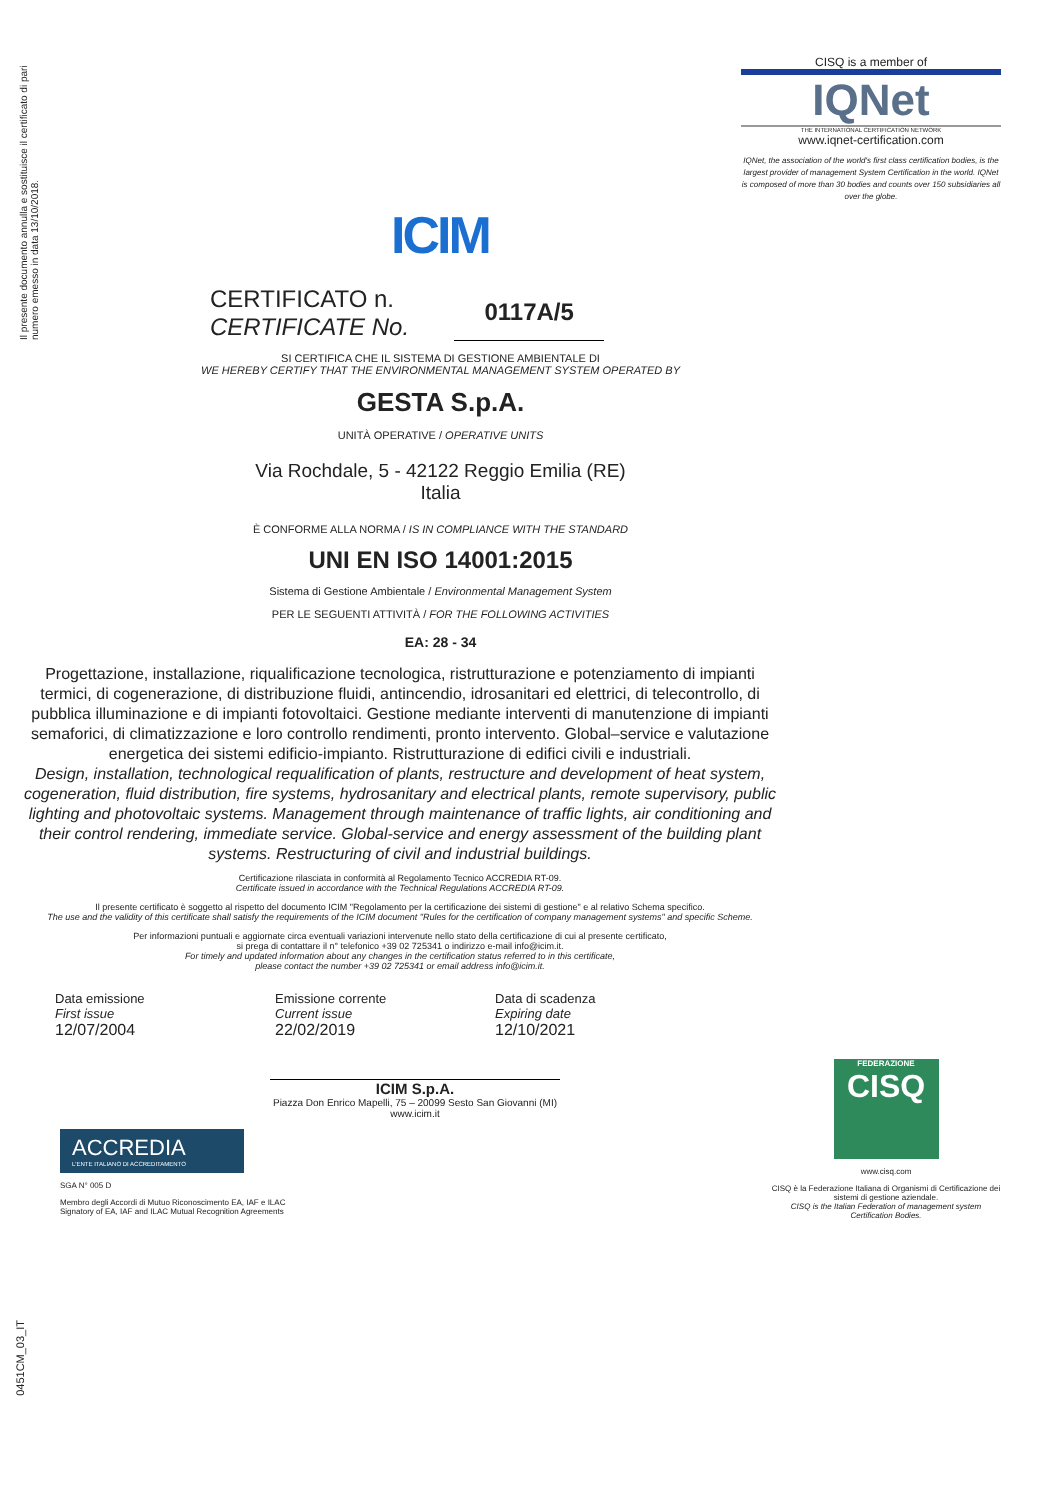Il presente documento annulla e sostituisce il certificato di pari numero emesso in data 13/10/2018.
ICIM
CISQ is a member of
IQNet
THE INTERNATIONAL CERTIFICATION NETWORK
www.iqnet-certification.com
IQNet, the association of the world's first class certification bodies, is the largest provider of management System Certification in the world. IQNet is composed of more than 30 bodies and counts over 150 subsidiaries all over the globe.
CERTIFICATO n.
CERTIFICATE No.
0117A/5
SI CERTIFICA CHE IL SISTEMA DI GESTIONE AMBIENTALE DI
WE HEREBY CERTIFY THAT THE ENVIRONMENTAL MANAGEMENT SYSTEM OPERATED BY
GESTA S.p.A.
UNITÀ OPERATIVE / OPERATIVE UNITS
Via Rochdale, 5 - 42122 Reggio Emilia (RE)
Italia
È CONFORME ALLA NORMA / IS IN COMPLIANCE WITH THE STANDARD
UNI EN ISO 14001:2015
Sistema di Gestione Ambientale / Environmental Management System
PER LE SEGUENTI ATTIVITÀ / FOR THE FOLLOWING ACTIVITIES
EA: 28 - 34
Progettazione, installazione, riqualificazione tecnologica, ristrutturazione e potenziamento di impianti termici, di cogenerazione, di distribuzione fluidi, antincendio, idrosanitari ed elettrici, di telecontrollo, di pubblica illuminazione e di impianti fotovoltaici. Gestione mediante interventi di manutenzione di impianti semaforici, di climatizzazione e loro controllo rendimenti, pronto intervento. Global–service e valutazione energetica dei sistemi edificio-impianto. Ristrutturazione di edifici civili e industriali.
Design, installation, technological requalification of plants, restructure and development of heat system, cogeneration, fluid distribution, fire systems, hydrosanitary and electrical plants, remote supervisory, public lighting and photovoltaic systems. Management through maintenance of traffic lights, air conditioning and their control rendering, immediate service. Global-service and energy assessment of the building plant systems. Restructuring of civil and industrial buildings.
Certificazione rilasciata in conformità al Regolamento Tecnico ACCREDIA RT-09.
Certificate issued in accordance with the Technical Regulations ACCREDIA RT-09.
Il presente certificato è soggetto al rispetto del documento ICIM "Regolamento per la certificazione dei sistemi di gestione" e al relativo Schema specifico.
The use and the validity of this certificate shall satisfy the requirements of the ICIM document "Rules for the certification of company management systems" and specific Scheme.
Per informazioni puntuali e aggiornate circa eventuali variazioni intervenute nello stato della certificazione di cui al presente certificato,
si prega di contattare il n° telefonico +39 02 725341 o indirizzo e-mail info@icim.it.
For timely and updated information about any changes in the certification status referred to in this certificate,
please contact the number +39 02 725341 or email address info@icim.it.
Data emissione
First issue
12/07/2004
Emissione corrente
Current issue
22/02/2019
Data di scadenza
Expiring date
12/10/2021
ICIM S.p.A.
Piazza Don Enrico Mapelli, 75 – 20099 Sesto San Giovanni (MI)
www.icim.it
0451CM_03_IT
ACCREDIA
L'ENTE ITALIANO DI ACCREDITAMENTO
SGA N° 005 D
Membro degli Accordi di Mutuo Riconoscimento EA, IAF e ILAC
Signatory of EA, IAF and ILAC Mutual Recognition Agreements
FEDERAZIONE
CISQ
www.cisq.com
CISQ è la Federazione Italiana di Organismi di Certificazione dei sistemi di gestione aziendale.
CISQ is the Italian Federation of management system Certification Bodies.